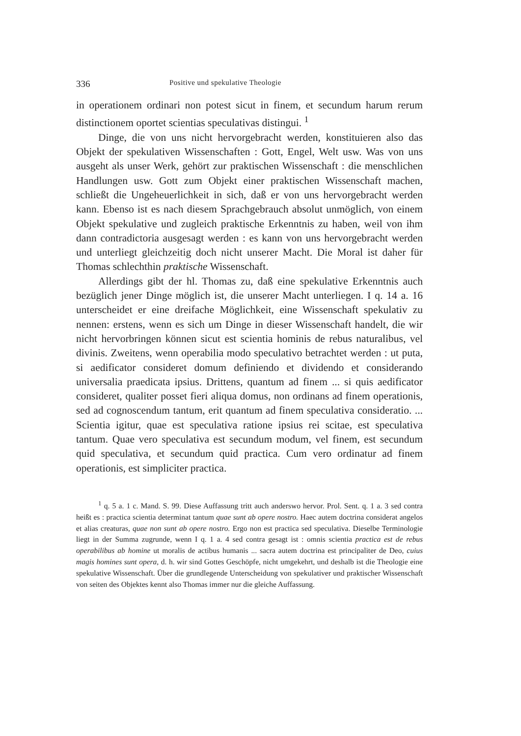336 Positive und spekulative Theologie
in operationem ordinari non potest sicut in finem, et secundum harum rerum distinctionem oportet scientias speculativas distingui. <sup>1</sup>
Dinge, die von uns nicht hervorgebracht werden, konstituieren also das Objekt der spekulativen Wissenschaften : Gott, Engel, Welt usw. Was von uns ausgeht als unser Werk, gehört zur praktischen Wissenschaft : die menschlichen Handlungen usw. Gott zum Objekt einer praktischen Wissenschaft machen, schließt die Ungeheuerlichkeit in sich, daß er von uns hervorgebracht werden kann. Ebenso ist es nach diesem Sprachgebrauch absolut unmöglich, von einem Objekt spekulative und zugleich praktische Erkenntnis zu haben, weil von ihm dann contradictoria ausgesagt werden : es kann von uns hervorgebracht werden und unterliegt gleichzeitig doch nicht unserer Macht. Die Moral ist daher für Thomas schlechthin praktische Wissenschaft.
Allerdings gibt der hl. Thomas zu, daß eine spekulative Erkenntnis auch bezüglich jener Dinge möglich ist, die unserer Macht unterliegen. I q. 14 a. 16 unterscheidet er eine dreifache Möglichkeit, eine Wissenschaft spekulativ zu nennen: erstens, wenn es sich um Dinge in dieser Wissenschaft handelt, die wir nicht hervorbringen können sicut est scientia hominis de rebus naturalibus, vel divinis. Zweitens, wenn operabilia modo speculativo betrachtet werden : ut puta, si aedificator consideret domum definiendo et dividendo et considerando universalia praedicata ipsius. Drittens, quantum ad finem ... si quis aedificator consideret, qualiter posset fieri aliqua domus, non ordinans ad finem operationis, sed ad cognoscendum tantum, erit quantum ad finem speculativa consideratio. ... Scientia igitur, quae est speculativa ratione ipsius rei scitae, est speculativa tantum. Quae vero speculativa est secundum modum, vel finem, est secundum quid speculativa, et secundum quid practica. Cum vero ordinatur ad finem operationis, est simpliciter practica.
<sup>1</sup> q. 5 a. 1 c. Mand. S. 99. Diese Auffassung tritt auch anderswo hervor. Prol. Sent. q. 1 a. 3 sed contra heißt es : practica scientia determinat tantum quae sunt ab opere nostro. Haec autem doctrina considerat angelos et alias creaturas, quae non sunt ab opere nostro. Ergo non est practica sed speculativa. Dieselbe Terminologie liegt in der Summa zugrunde, wenn I q. 1 a. 4 sed contra gesagt ist : omnis scientia practica est de rebus operabilibus ab homine ut moralis de actibus humanis ... sacra autem doctrina est principaliter de Deo, cuius magis homines sunt opera, d. h. wir sind Gottes Geschöpfe, nicht umgekehrt, und deshalb ist die Theologie eine spekulative Wissenschaft. Über die grundlegende Unterscheidung von spekulativer und praktischer Wissenschaft von seiten des Objektes kennt also Thomas immer nur die gleiche Auffassung.